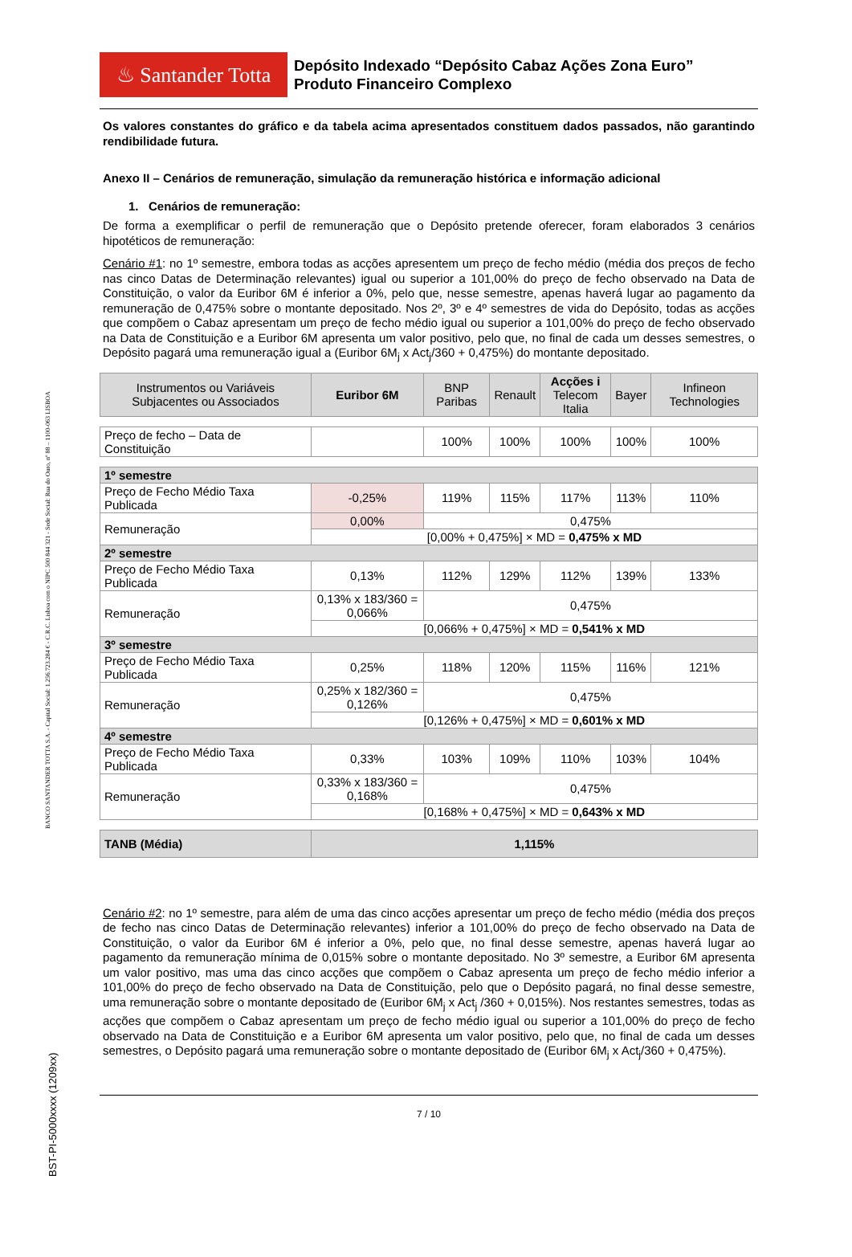BANCO SANTANDER TOTTA S.A. - Capital Social: 1.256.723.284 € - C.R.C. Lisboa com o NIPC 500 844 321 - Sede Social: Rua do Ouro, nº 88 – 1100-063 LISBOA
BST-PI-5000xxxx (1209xx)
♨ Santander Totta
Depósito Indexado “Depósito Cabaz Ações Zona Euro”
Produto Financeiro Complexo
Os valores constantes do gráfico e da tabela acima apresentados constituem dados passados, não garantindo rendibilidade futura.
Anexo II – Cenários de remuneração, simulação da remuneração histórica e informação adicional
1. Cenários de remuneração:
De forma a exemplificar o perfil de remuneração que o Depósito pretende oferecer, foram elaborados 3 cenários hipotéticos de remuneração:
Cenário #1: no 1º semestre, embora todas as acções apresentem um preço de fecho médio (média dos preços de fecho nas cinco Datas de Determinação relevantes) igual ou superior a 101,00% do preço de fecho observado na Data de Constituição, o valor da Euribor 6M é inferior a 0%, pelo que, nesse semestre, apenas haverá lugar ao pagamento da remuneração de 0,475% sobre o montante depositado. Nos 2º, 3º e 4º semestres de vida do Depósito, todas as acções que compõem o Cabaz apresentam um preço de fecho médio igual ou superior a 101,00% do preço de fecho observado na Data de Constituição e a Euribor 6M apresenta um valor positivo, pelo que, no final de cada um desses semestres, o Depósito pagará uma remuneração igual a (Euribor 6M<sub>j</sub> x Act<sub>j</sub>/360 + 0,475%) do montante depositado.
| Instrumentos ou Variáveis Subjacentes ou Associados | Euribor 6M | BNP Paribas | Renault | Acções i Telecom Italia | Bayer | Infineon Technologies |
| Preço de fecho – Data de Constituição | | 100% | 100% | 100% | 100% | 100% |
| 1º semestre | | | | | | |
| Preço de Fecho Médio Taxa Publicada | -0,25% | 119% | 115% | 117% | 113% | 110% |
| Remuneração | 0,00% | 0,475% | | | | |
| | [0,00% + 0,475%] × MD = 0,475% x MD | | | | | |
| 2º semestre | | | | | | |
| Preço de Fecho Médio Taxa Publicada | 0,13% | 112% | 129% | 112% | 139% | 133% |
| Remuneração | 0,13% x 183/360 = 0,066% | 0,475% | | | | |
| | [0,066% + 0,475%] × MD = 0,541% x MD | | | | | |
| 3º semestre | | | | | | |
| Preço de Fecho Médio Taxa Publicada | 0,25% | 118% | 120% | 115% | 116% | 121% |
| Remuneração | 0,25% x 182/360 = 0,126% | 0,475% | | | | |
| | [0,126% + 0,475%] × MD = 0,601% x MD | | | | | |
| 4º semestre | | | | | | |
| Preço de Fecho Médio Taxa Publicada | 0,33% | 103% | 109% | 110% | 103% | 104% |
| Remuneração | 0,33% x 183/360 = 0,168% | 0,475% | | | | |
| | [0,168% + 0,475%] × MD = 0,643% x MD | | | | | |
| TANB (Média) | 1,115% | | | | | |
Cenário #2: no 1º semestre, para além de uma das cinco acções apresentar um preço de fecho médio (média dos preços de fecho nas cinco Datas de Determinação relevantes) inferior a 101,00% do preço de fecho observado na Data de Constituição, o valor da Euribor 6M é inferior a 0%, pelo que, no final desse semestre, apenas haverá lugar ao pagamento da remuneração mínima de 0,015% sobre o montante depositado. No 3º semestre, a Euribor 6M apresenta um valor positivo, mas uma das cinco acções que compõem o Cabaz apresenta um preço de fecho médio inferior a 101,00% do preço de fecho observado na Data de Constituição, pelo que o Depósito pagará, no final desse semestre, uma remuneração sobre o montante depositado de (Euribor 6M<sub>j</sub> x Act<sub>j</sub> /360 + 0,015%). Nos restantes semestres, todas as acções que compõem o Cabaz apresentam um preço de fecho médio igual ou superior a 101,00% do preço de fecho observado na Data de Constituição e a Euribor 6M apresenta um valor positivo, pelo que, no final de cada um desses semestres, o Depósito pagará uma remuneração sobre o montante depositado de (Euribor 6M<sub>j</sub> x Act<sub>j</sub>/360 + 0,475%).
7 / 10